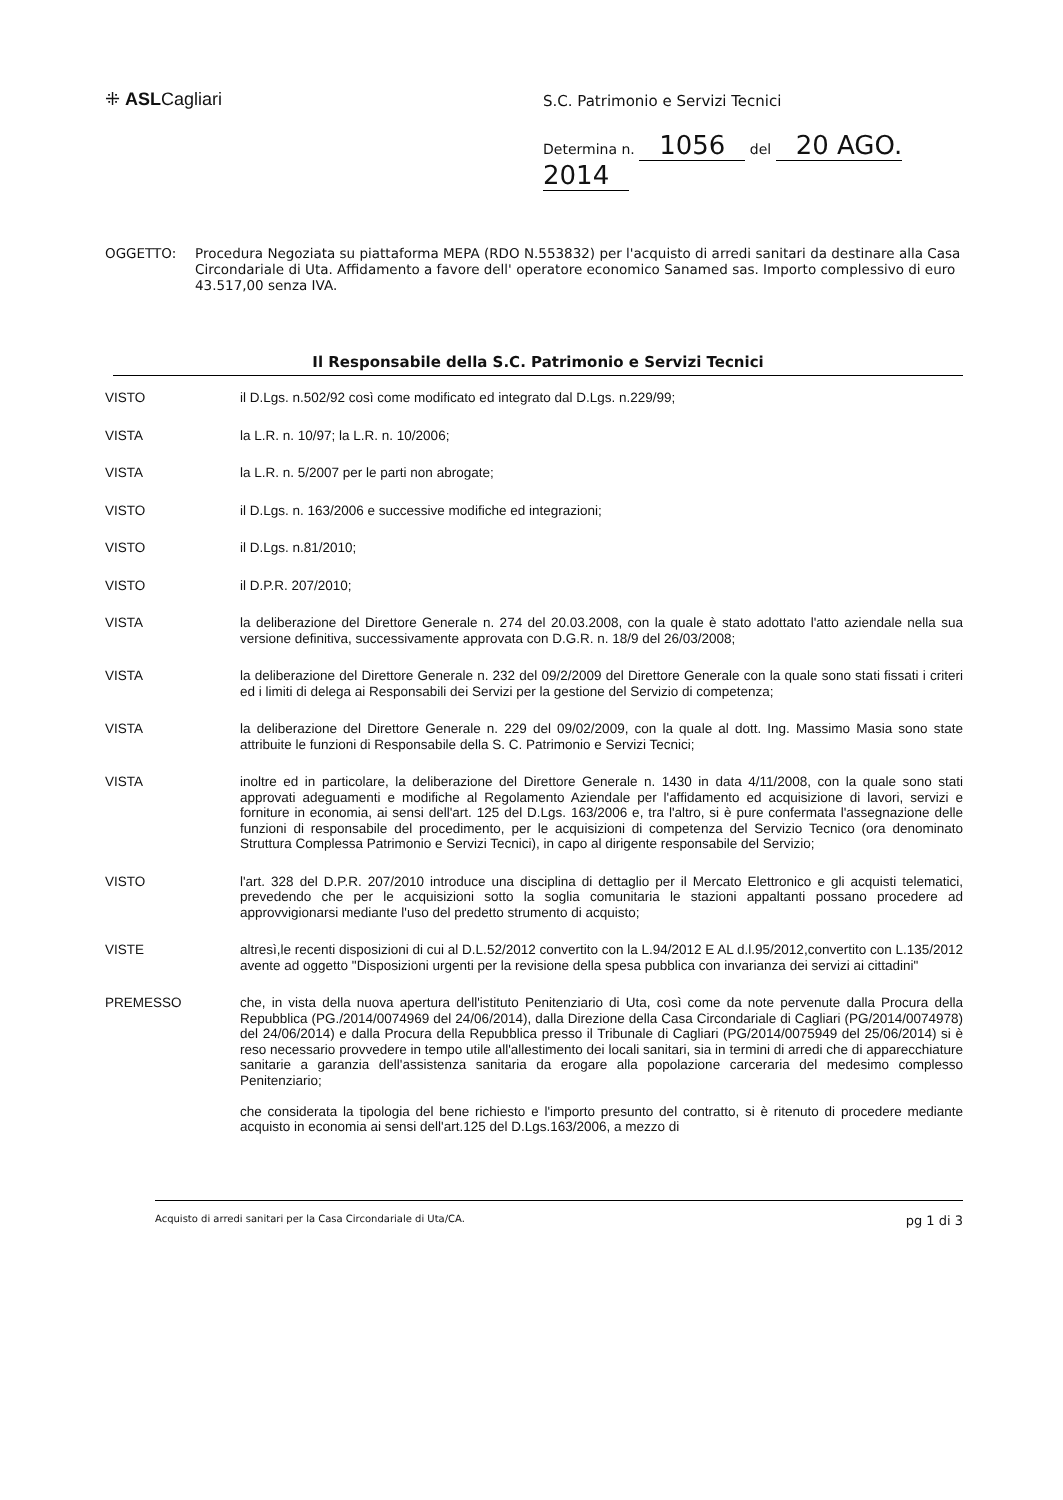⁜ ASLCagliari
S.C. Patrimonio e Servizi Tecnici
Determina n. 1056 del 20 AGO. 2014
OGGETTO: Procedura Negoziata su piattaforma MEPA (RDO N.553832) per l'acquisto di arredi sanitari da destinare alla Casa Circondariale di Uta. Affidamento a favore dell' operatore economico Sanamed sas. Importo complessivo di euro 43.517,00 senza IVA.
Il Responsabile della S.C. Patrimonio e Servizi Tecnici
VISTO il D.Lgs. n.502/92 così come modificato ed integrato dal D.Lgs. n.229/99;
VISTA la L.R. n. 10/97; la L.R. n. 10/2006;
VISTA la L.R. n. 5/2007 per le parti non abrogate;
VISTO il D.Lgs. n. 163/2006 e successive modifiche ed integrazioni;
VISTO il D.Lgs. n.81/2010;
VISTO il D.P.R. 207/2010;
VISTA la deliberazione del Direttore Generale n. 274 del 20.03.2008, con la quale è stato adottato l'atto aziendale nella sua versione definitiva, successivamente approvata con D.G.R. n. 18/9 del 26/03/2008;
VISTA la deliberazione del Direttore Generale n. 232 del 09/2/2009 del Direttore Generale con la quale sono stati fissati i criteri ed i limiti di delega ai Responsabili dei Servizi per la gestione del Servizio di competenza;
VISTA la deliberazione del Direttore Generale n. 229 del 09/02/2009, con la quale al dott. Ing. Massimo Masia sono state attribuite le funzioni di Responsabile della S. C. Patrimonio e Servizi Tecnici;
VISTA inoltre ed in particolare, la deliberazione del Direttore Generale n. 1430 in data 4/11/2008, con la quale sono stati approvati adeguamenti e modifiche al Regolamento Aziendale per l'affidamento ed acquisizione di lavori, servizi e forniture in economia, ai sensi dell'art. 125 del D.Lgs. 163/2006 e, tra l'altro, si è pure confermata l'assegnazione delle funzioni di responsabile del procedimento, per le acquisizioni di competenza del Servizio Tecnico (ora denominato Struttura Complessa Patrimonio e Servizi Tecnici), in capo al dirigente responsabile del Servizio;
VISTO l'art. 328 del D.P.R. 207/2010 introduce una disciplina di dettaglio per il Mercato Elettronico e gli acquisti telematici, prevedendo che per le acquisizioni sotto la soglia comunitaria le stazioni appaltanti possano procedere ad approvvigionarsi mediante l'uso del predetto strumento di acquisto;
VISTE altresì,le recenti disposizioni di cui al D.L.52/2012 convertito con la L.94/2012 E AL d.l.95/2012,convertito con L.135/2012 avente ad oggetto "Disposizioni urgenti per la revisione della spesa pubblica con invarianza dei servizi ai cittadini"
PREMESSO che, in vista della nuova apertura dell'istituto Penitenziario di Uta, così come da note pervenute dalla Procura della Repubblica (PG./2014/0074969 del 24/06/2014), dalla Direzione della Casa Circondariale di Cagliari (PG/2014/0074978) del 24/06/2014) e dalla Procura della Repubblica presso il Tribunale di Cagliari (PG/2014/0075949 del 25/06/2014) si è reso necessario provvedere in tempo utile all'allestimento dei locali sanitari, sia in termini di arredi che di apparecchiature sanitarie a garanzia dell'assistenza sanitaria da erogare alla popolazione carceraria del medesimo complesso Penitenziario;
che considerata la tipologia del bene richiesto e l'importo presunto del contratto, si è ritenuto di procedere mediante acquisto in economia ai sensi dell'art.125 del D.Lgs.163/2006, a mezzo di
Acquisto di arredi sanitari per la Casa Circondariale di Uta/CA. pg 1 di 3